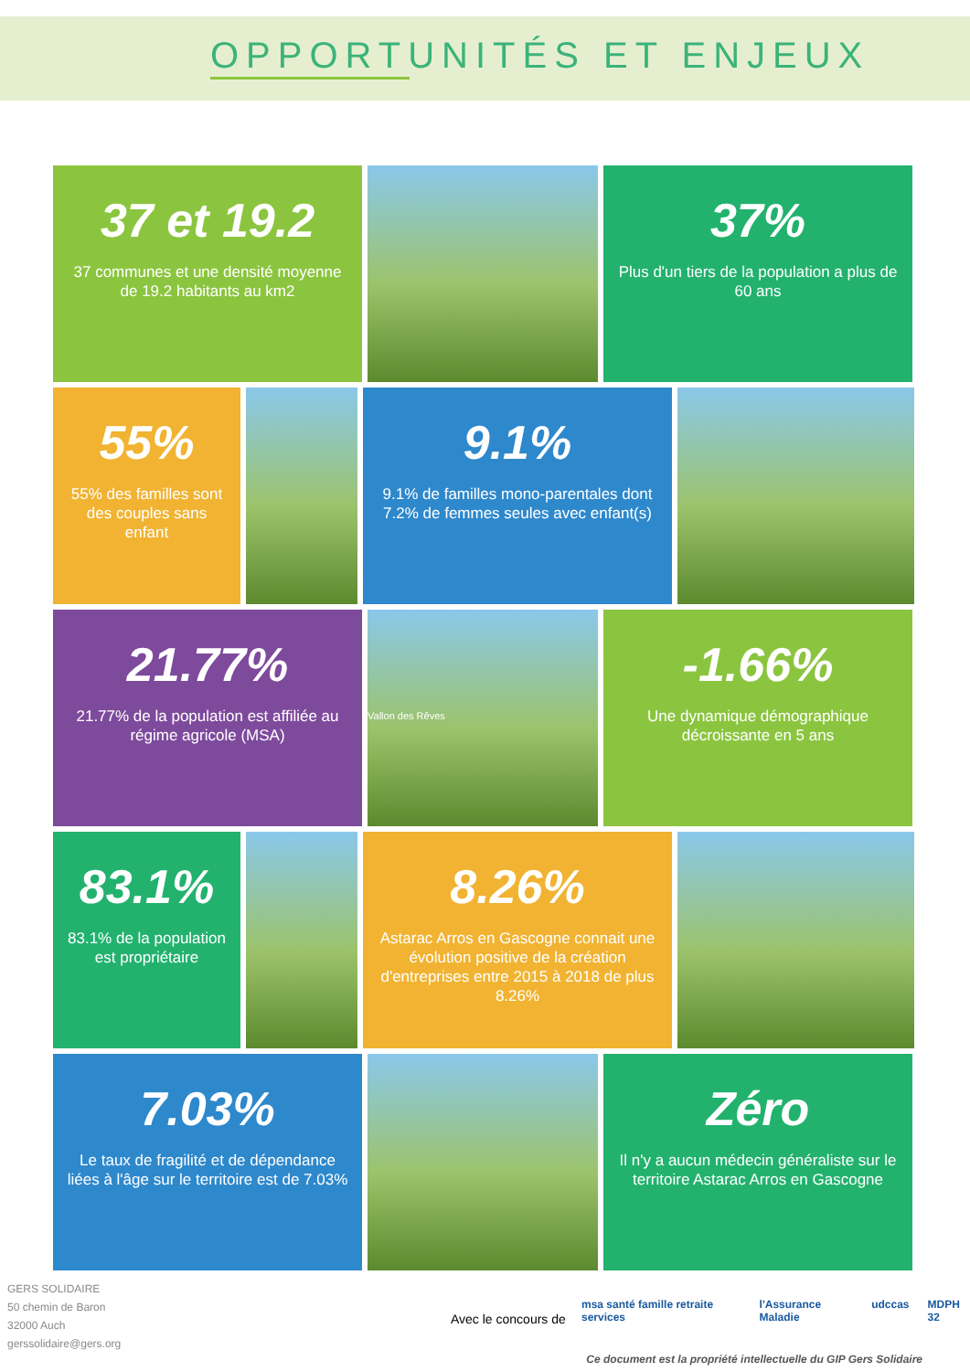OPPORTUNITÉS ET ENJEUX
37 et 19.2
37 communes et une densité moyenne de 19.2 habitants au km2
37%
Plus d'un tiers de la population a plus de 60 ans
55%
55% des familles sont des couples sans enfant
9.1%
9.1% de familles mono-parentales dont 7.2% de femmes seules avec enfant(s)
21.77%
21.77% de la population est affiliée au régime agricole (MSA)
Vallon des Rêves
-1.66%
Une dynamique démographique décroissante en 5 ans
83.1%
83.1% de la population est propriétaire
8.26%
Astarac Arros en Gascogne connait une évolution positive de la création d'entreprises entre 2015 à 2018 de plus 8.26%
7.03%
Le taux de fragilité et de dépendance liées à l'âge sur le territoire est de 7.03%
Zéro
Il n'y a aucun médecin généraliste sur le territoire Astarac Arros en Gascogne
GERS SOLIDAIRE
50 chemin de Baron
32000 Auch
gerssolidaire@gers.org
Avec le concours de
msa santé famille retraite services l'Assurance Maladie udccas MDPH 32
Ce document est la propriété intellectuelle du GIP Gers Solidaire